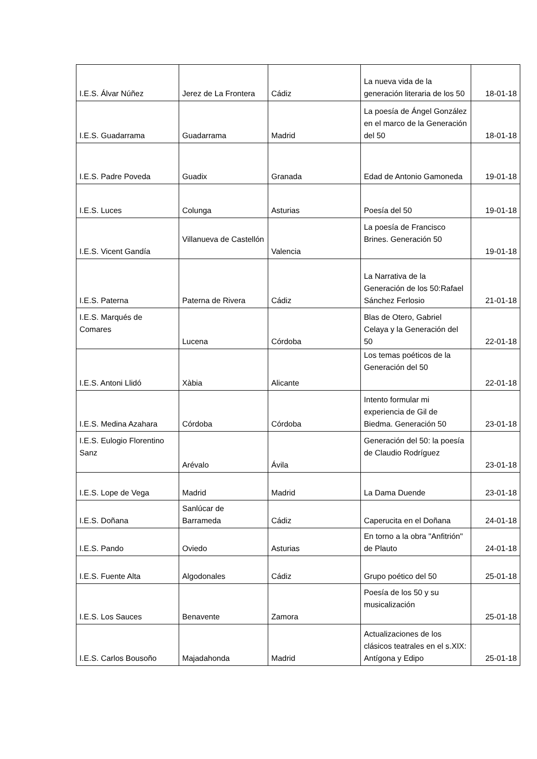| I.E.S. Álvar Núñez | Jerez de La Frontera | Cádiz | La nueva vida de la generación literaria de los 50 | 18-01-18 |
| I.E.S. Guadarrama | Guadarrama | Madrid | La poesía de Ángel González en el marco de la Generación del 50 | 18-01-18 |
| I.E.S. Padre Poveda | Guadix | Granada | Edad de Antonio Gamoneda | 19-01-18 |
| I.E.S. Luces | Colunga | Asturias | Poesía del 50 | 19-01-18 |
| I.E.S. Vicent Gandía | Villanueva de Castellón | Valencia | La poesía de Francisco Brines. Generación 50 | 19-01-18 |
| I.E.S. Paterna | Paterna de Rivera | Cádiz | La Narrativa de la Generación de los 50:Rafael Sánchez Ferlosio | 21-01-18 |
| I.E.S. Marqués de Comares | Lucena | Córdoba | Blas de Otero, Gabriel Celaya y la Generación del 50 | 22-01-18 |
| I.E.S. Antoni Llidó | Xàbia | Alicante | Los temas poéticos de la Generación del 50 | 22-01-18 |
| I.E.S. Medina Azahara | Córdoba | Córdoba | Intento formular mi experiencia de Gil de Biedma. Generación 50 | 23-01-18 |
| I.E.S. Eulogio Florentino Sanz | Arévalo | Ávila | Generación del 50: la poesía de Claudio Rodríguez | 23-01-18 |
| I.E.S. Lope de Vega | Madrid | Madrid | La Dama Duende | 23-01-18 |
| I.E.S. Doñana | Sanlúcar de Barrameda | Cádiz | Caperucita en el Doñana | 24-01-18 |
| I.E.S. Pando | Oviedo | Asturias | En torno a la obra "Anfitrión" de Plauto | 24-01-18 |
| I.E.S. Fuente Alta | Algodonales | Cádiz | Grupo poético del 50 | 25-01-18 |
| I.E.S. Los Sauces | Benavente | Zamora | Poesía de los 50 y su musicalización | 25-01-18 |
| I.E.S. Carlos Bousoño | Majadahonda | Madrid | Actualizaciones de los clásicos teatrales en el s.XIX: Antígona y Edipo | 25-01-18 |